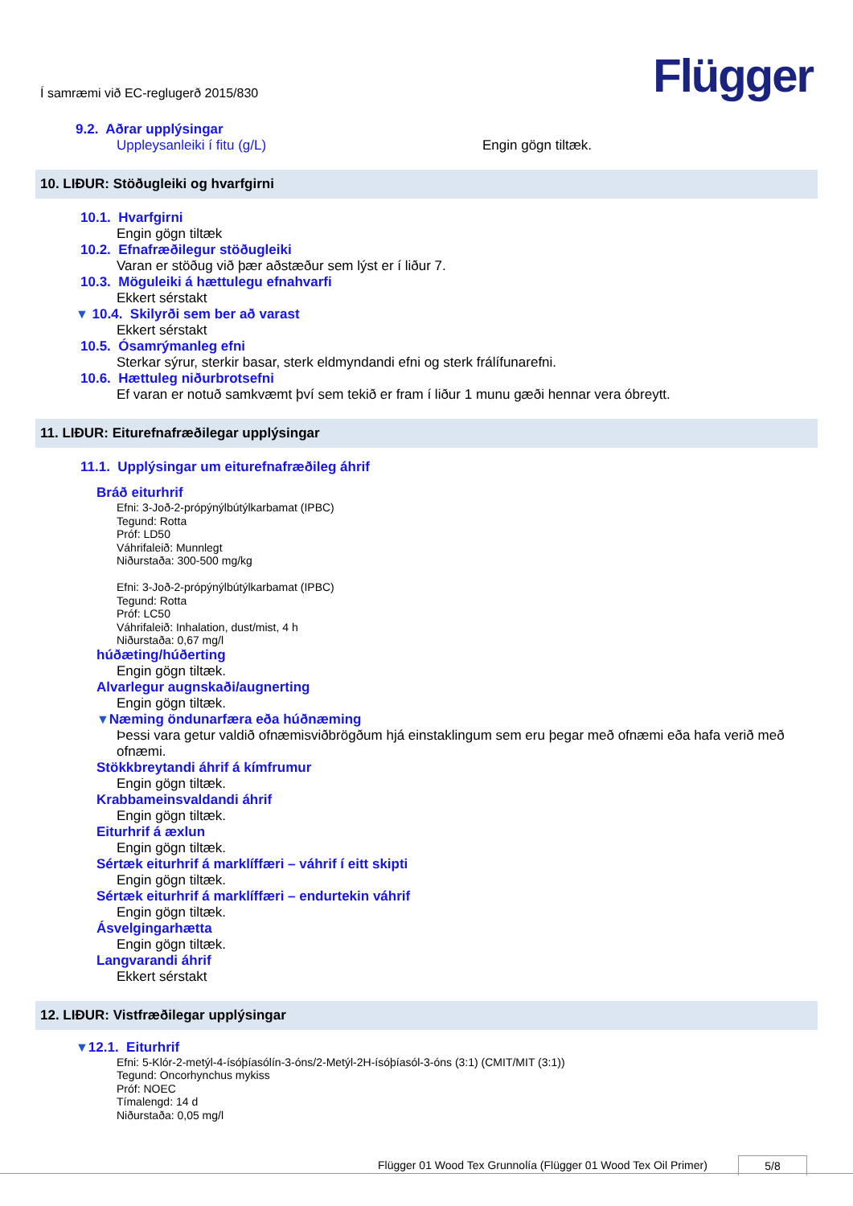Í samræmi við EC-reglugerð 2015/830
Flügger
9.2. Aðrar upplýsingar
Uppleysanleiki í fitu (g/L) Engin gögn tiltæk.
10. LIÐUR: Stöðugleiki og hvarfgirni
10.1. Hvarfgirni
Engin gögn tiltæk
10.2. Efnafræðilegur stöðugleiki
Varan er stöðug við þær aðstæður sem lýst er í liður 7.
10.3. Möguleiki á hættulegu efnahvarfi
Ekkert sérstakt
▼ 10.4. Skilyrði sem ber að varast
Ekkert sérstakt
10.5. Ósamrýmanleg efni
Sterkar sýrur, sterkir basar, sterk eldmyndandi efni og sterk frálífunarefni.
10.6. Hættuleg niðurbrotsefni
Ef varan er notuð samkvæmt því sem tekið er fram í liður 1 munu gæði hennar vera óbreytt.
11. LIÐUR: Eiturefnafræðilegar upplýsingar
11.1. Upplýsingar um eiturefnafræðileg áhrif
Bráð eiturhrif
Efni: 3-Joð-2-própýnýlbútýlkarbamat (IPBC)
Tegund: Rotta
Próf: LD50
Váhrifaleið: Munnlegt
Niðurstaða: 300-500 mg/kg
Efni: 3-Joð-2-própýnýlbútýlkarbamat (IPBC)
Tegund: Rotta
Próf: LC50
Váhrifaleið: Inhalation, dust/mist, 4 h
Niðurstaða: 0,67 mg/l
húðæting/húðerting
Engin gögn tiltæk.
Alvarlegur augnskaði/augnerting
Engin gögn tiltæk.
▼Næming öndunarfæra eða húðnæming
Þessi vara getur valdið ofnæmisviðbrögðum hjá einstaklingum sem eru þegar með ofnæmi eða hafa verið með ofnæmi.
Stökkbreytandi áhrif á kímfrumur
Engin gögn tiltæk.
Krabbameinsvaldandi áhrif
Engin gögn tiltæk.
Eiturhrif á æxlun
Engin gögn tiltæk.
Sértæk eiturhrif á marklíffæri – váhrif í eitt skipti
Engin gögn tiltæk.
Sértæk eiturhrif á marklíffæri – endurtekin váhrif
Engin gögn tiltæk.
Ásvelgingarhætta
Engin gögn tiltæk.
Langvarandi áhrif
Ekkert sérstakt
12. LIÐUR: Vistfræðilegar upplýsingar
▼12.1. Eiturhrif
Efni: 5-Klór-2-metýl-4-ísóþíasólín-3-óns/2-Metýl-2H-ísóþíasól-3-óns (3:1) (CMIT/MIT (3:1))
Tegund: Oncorhynchus mykiss
Próf: NOEC
Tímalengd: 14 d
Niðurstaða: 0,05 mg/l
Flügger 01 Wood Tex Grunnolía (Flügger 01 Wood Tex Oil Primer) 5/8